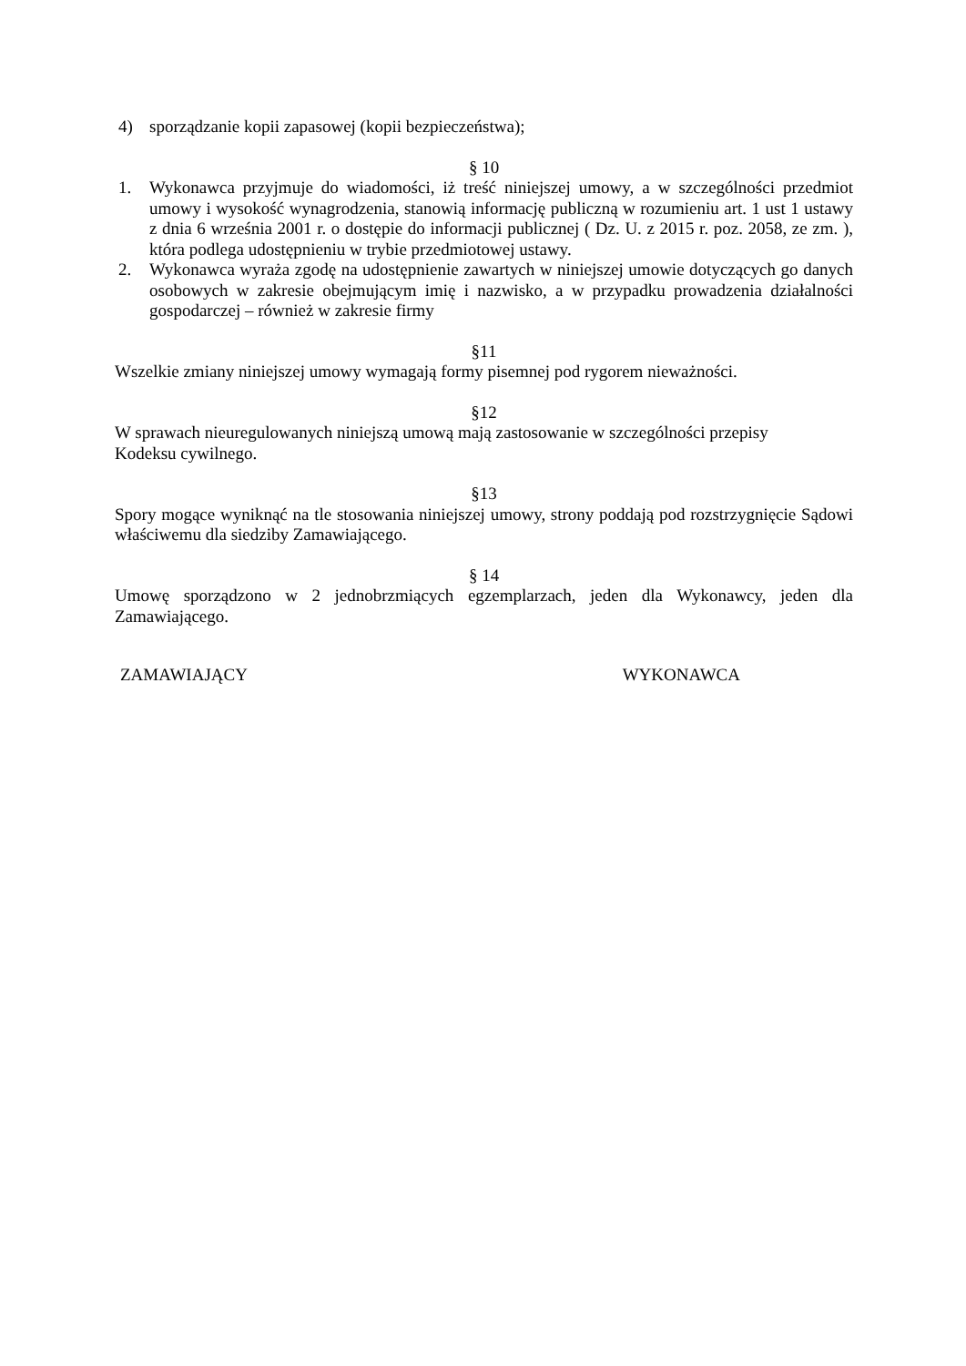4) sporządzanie kopii zapasowej (kopii bezpieczeństwa);
§ 10
1. Wykonawca przyjmuje do wiadomości, iż treść niniejszej umowy, a w szczególności przedmiot umowy i wysokość wynagrodzenia, stanowią informację publiczną w rozumieniu art. 1 ust 1 ustawy z dnia 6 września 2001 r. o dostępie do informacji publicznej ( Dz. U. z 2015 r. poz. 2058, ze zm. ), która podlega udostępnieniu w trybie przedmiotowej ustawy.
2. Wykonawca wyraża zgodę na udostępnienie zawartych w niniejszej umowie dotyczących go danych osobowych w zakresie obejmującym imię i nazwisko, a w przypadku prowadzenia działalności gospodarczej – również w zakresie firmy
§11
Wszelkie zmiany niniejszej umowy wymagają formy pisemnej pod rygorem nieważności.
§12
W sprawach nieuregulowanych niniejszą umową mają zastosowanie w szczególności przepisy
Kodeksu cywilnego.
§13
Spory mogące wyniknąć na tle stosowania niniejszej umowy, strony poddają pod rozstrzygnięcie Sądowi właściwemu dla siedziby Zamawiającego.
§ 14
Umowę sporządzono w 2 jednobrzmiących egzemplarzach, jeden dla Wykonawcy, jeden dla Zamawiającego.
ZAMAWIAJĄCY WYKONAWCA